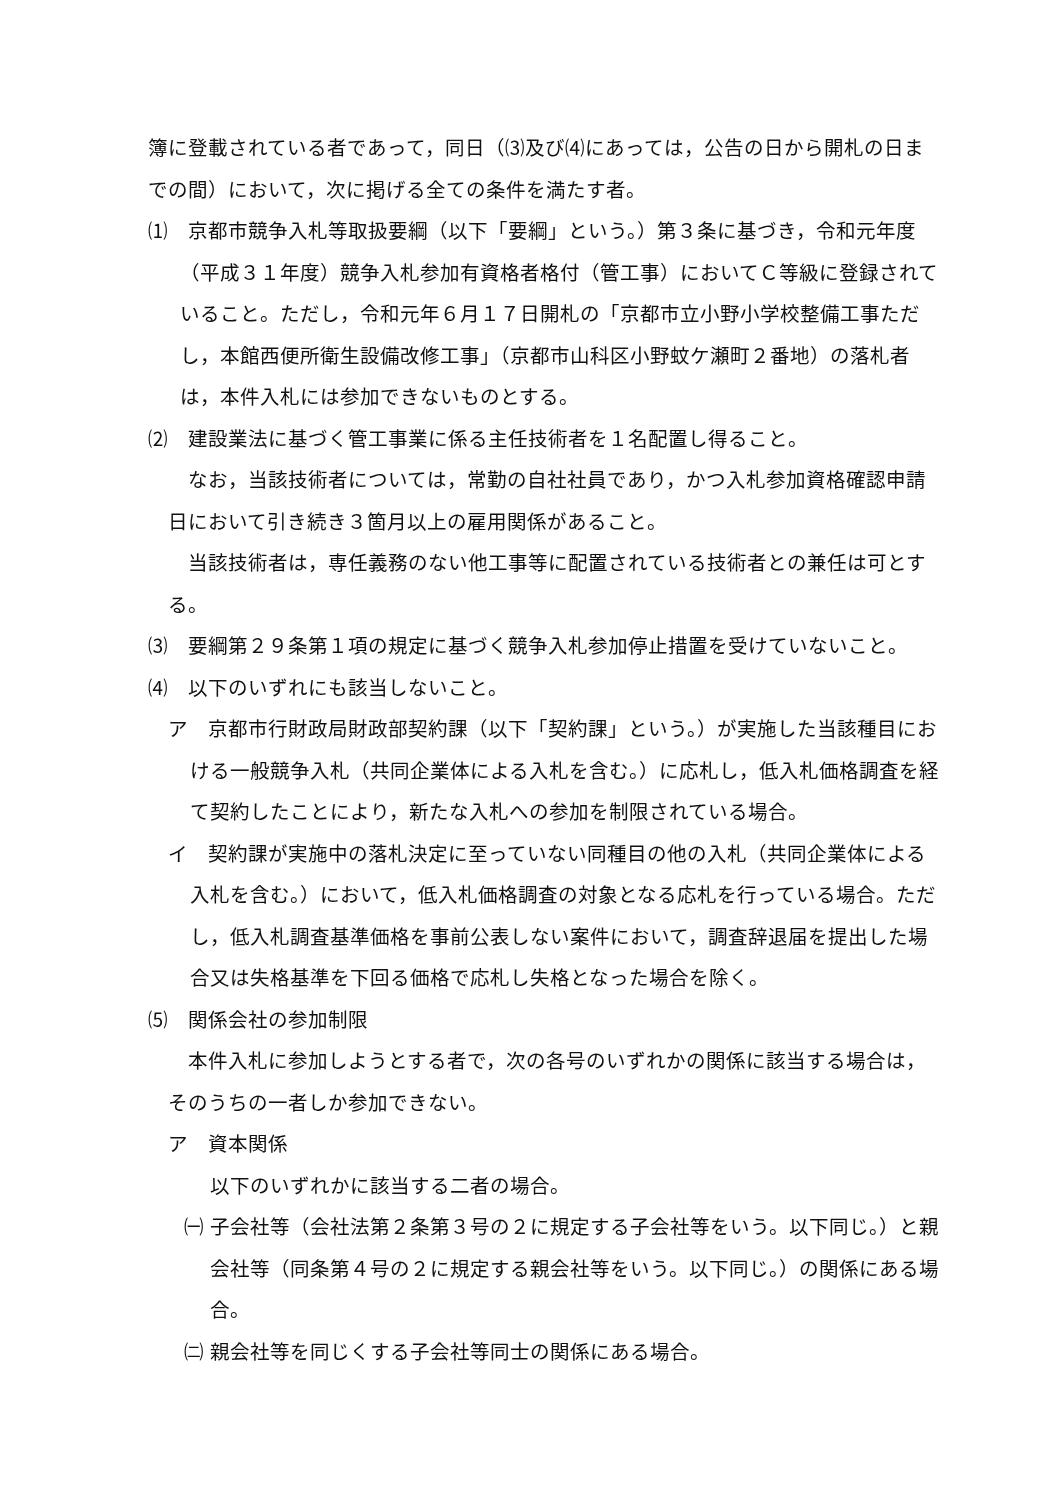簿に登載されている者であって，同日（⑶及び⑷にあっては，公告の日から開札の日までの間）において，次に掲げる全ての条件を満たす者。
⑴　京都市競争入札等取扱要綱（以下「要綱」という。）第３条に基づき，令和元年度（平成３１年度）競争入札参加有資格者格付（管工事）においてＣ等級に登録されていること。ただし，令和元年６月１７日開札の「京都市立小野小学校整備工事ただし，本館西便所衛生設備改修工事」（京都市山科区小野蚊ケ瀬町２番地）の落札者は，本件入札には参加できないものとする。
⑵　建設業法に基づく管工事業に係る主任技術者を１名配置し得ること。
なお，当該技術者については，常勤の自社社員であり，かつ入札参加資格確認申請日において引き続き３箇月以上の雇用関係があること。
当該技術者は，専任義務のない他工事等に配置されている技術者との兼任は可とする。
⑶　要綱第２９条第１項の規定に基づく競争入札参加停止措置を受けていないこと。
⑷　以下のいずれにも該当しないこと。
ア　京都市行財政局財政部契約課（以下「契約課」という。）が実施した当該種目における一般競争入札（共同企業体による入札を含む。）に応札し，低入札価格調査を経て契約したことにより，新たな入札への参加を制限されている場合。
イ　契約課が実施中の落札決定に至っていない同種目の他の入札（共同企業体による入札を含む。）において，低入札価格調査の対象となる応札を行っている場合。ただし，低入札調査基準価格を事前公表しない案件において，調査辞退届を提出した場合又は失格基準を下回る価格で応札し失格となった場合を除く。
⑸　関係会社の参加制限
本件入札に参加しようとする者で，次の各号のいずれかの関係に該当する場合は，そのうちの一者しか参加できない。
ア　資本関係
以下のいずれかに該当する二者の場合。
㈠ 子会社等（会社法第２条第３号の２に規定する子会社等をいう。以下同じ。）と親会社等（同条第４号の２に規定する親会社等をいう。以下同じ。）の関係にある場合。
㈡ 親会社等を同じくする子会社等同士の関係にある場合。